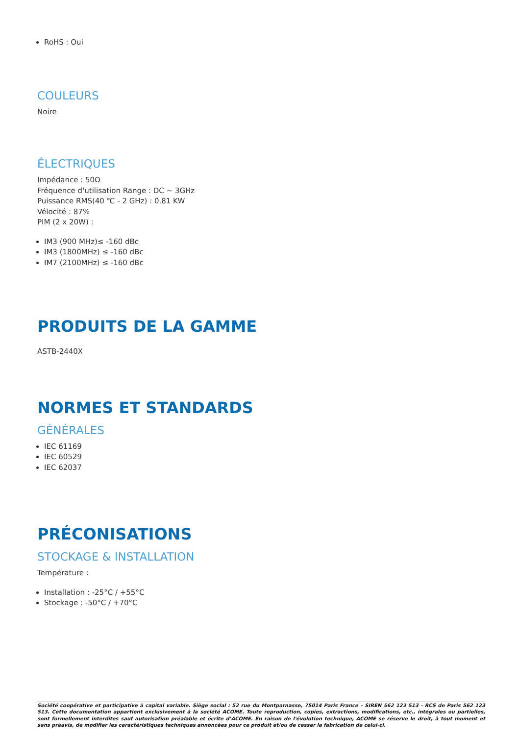RoHS : Oui
COULEURS
Noire
ÉLECTRIQUES
Impédance : 50Ω
Fréquence d'utilisation Range : DC ~ 3GHz
Puissance RMS(40 ℃ - 2 GHz) : 0.81 KW
Vélocité : 87%
PIM (2 x 20W) :
IM3 (900 MHz)≤ -160 dBc
IM3 (1800MHz) ≤ -160 dBc
IM7 (2100MHz) ≤ -160 dBc
PRODUITS DE LA GAMME
ASTB-2440X
NORMES ET STANDARDS
GÉNÉRALES
IEC 61169
IEC 60529
IEC 62037
PRÉCONISATIONS
STOCKAGE & INSTALLATION
Température :
Installation : -25°C / +55°C
Stockage : -50°C / +70°C
Société coopérative et participative à capital variable. Siège social : 52 rue du Montparnasse, 75014 Paris France – SIREN 562 123 513 - RCS de Paris 562 123 513. Cette documentation appartient exclusivement à la société ACOME. Toute reproduction, copies, extractions, modifications, etc., intégrales ou partielles, sont formellement interdites sauf autorisation préalable et écrite d’ACOME. En raison de l'évolution technique, ACOME se réserve le droit, à tout moment et sans préavis, de modifier les caractéristiques techniques annoncées pour ce produit et/ou de cesser la fabrication de celui-ci.